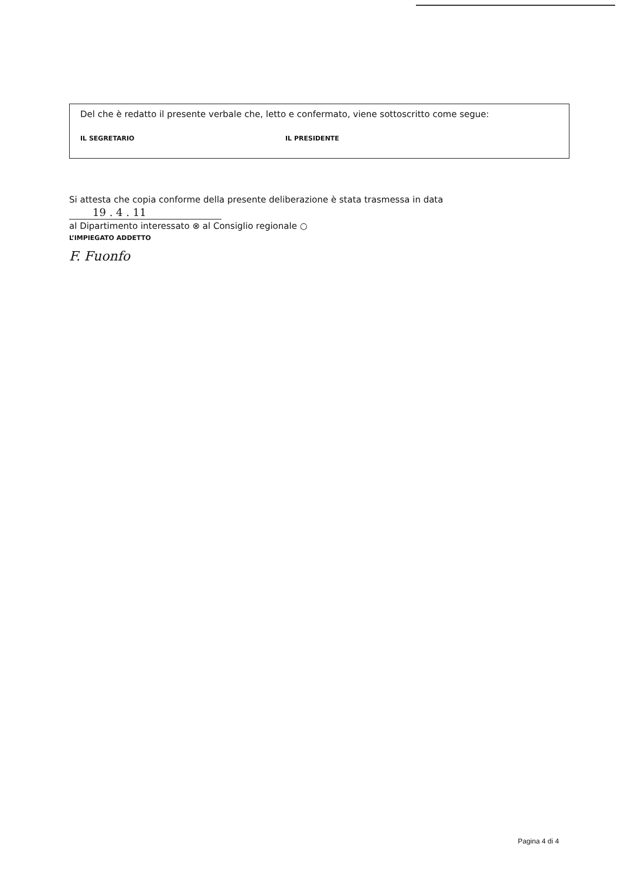Del che è redatto il presente verbale che, letto e confermato, viene sottoscritto come segue:
IL SEGRETARIO IL PRESIDENTE
Si attesta che copia conforme della presente deliberazione è stata trasmessa in data 19 . 4 . 11
al Dipartimento interessato ⊗ al Consiglio regionale ○
L’IMPIEGATO ADDETTO
F. Fuonfo
Pagina 4 di 4